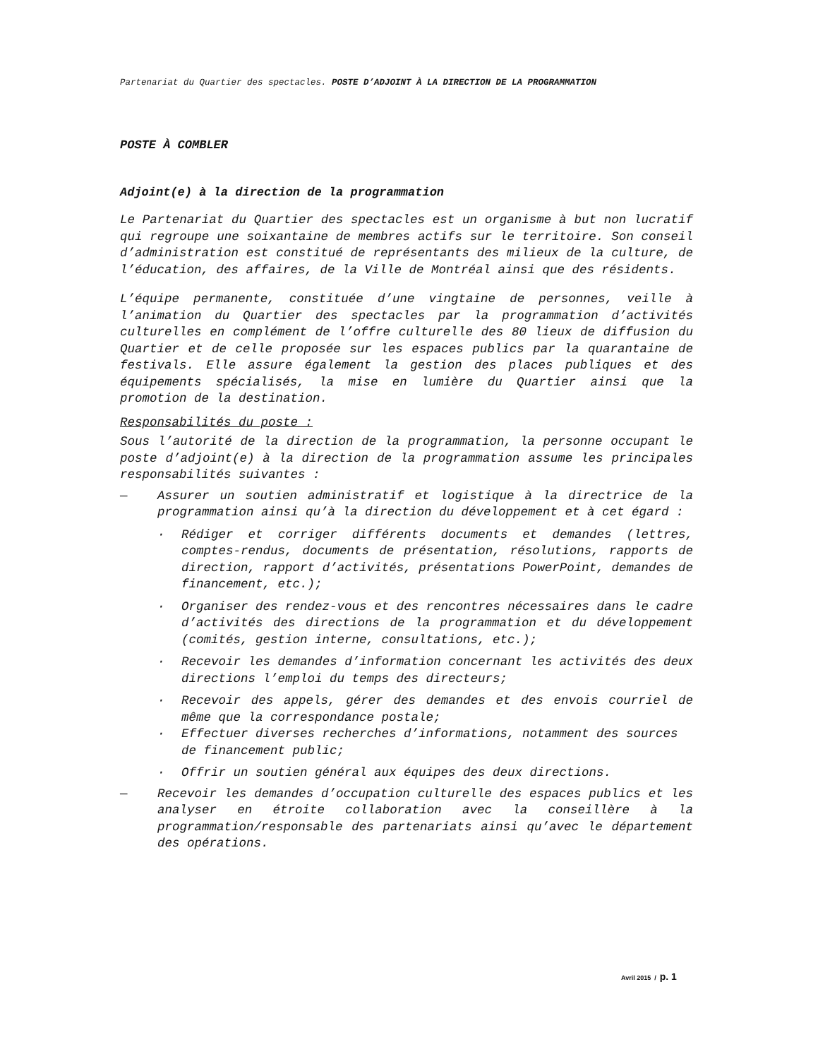Partenariat du Quartier des spectacles. POSTE D’ADJOINT À LA DIRECTION DE LA PROGRAMMATION
POSTE À COMBLER
Adjoint(e) à la direction de la programmation
Le Partenariat du Quartier des spectacles est un organisme à but non lucratif qui regroupe une soixantaine de membres actifs sur le territoire. Son conseil d’administration est constitué de représentants des milieux de la culture, de l’éducation, des affaires, de la Ville de Montréal ainsi que des résidents.
L’équipe permanente, constituée d’une vingtaine de personnes, veille à l’animation du Quartier des spectacles par la programmation d’activités culturelles en complément de l’offre culturelle des 80 lieux de diffusion du Quartier et de celle proposée sur les espaces publics par la quarantaine de festivals. Elle assure également la gestion des places publiques et des équipements spécialisés, la mise en lumière du Quartier ainsi que la promotion de la destination.
Responsabilités du poste :
Sous l’autorité de la direction de la programmation, la personne occupant le poste d’adjoint(e) à la direction de la programmation assume les principales responsabilités suivantes :
— Assurer un soutien administratif et logistique à la directrice de la programmation ainsi qu’à la direction du développement et à cet égard :
· Rédiger et corriger différents documents et demandes (lettres, comptes-rendus, documents de présentation, résolutions, rapports de direction, rapport d’activités, présentations PowerPoint, demandes de financement, etc.);
· Organiser des rendez-vous et des rencontres nécessaires dans le cadre d’activités des directions de la programmation et du développement (comités, gestion interne, consultations, etc.);
· Recevoir les demandes d’information concernant les activités des deux directions l’emploi du temps des directeurs;
· Recevoir des appels, gérer des demandes et des envois courriel de même que la correspondance postale;
· Effectuer diverses recherches d’informations, notamment des sources de financement public;
· Offrir un soutien général aux équipes des deux directions.
— Recevoir les demandes d’occupation culturelle des espaces publics et les analyser en étroite collaboration avec la conseillère à la programmation/responsable des partenariats ainsi qu’avec le département des opérations.
Avril 2015 / p. 1